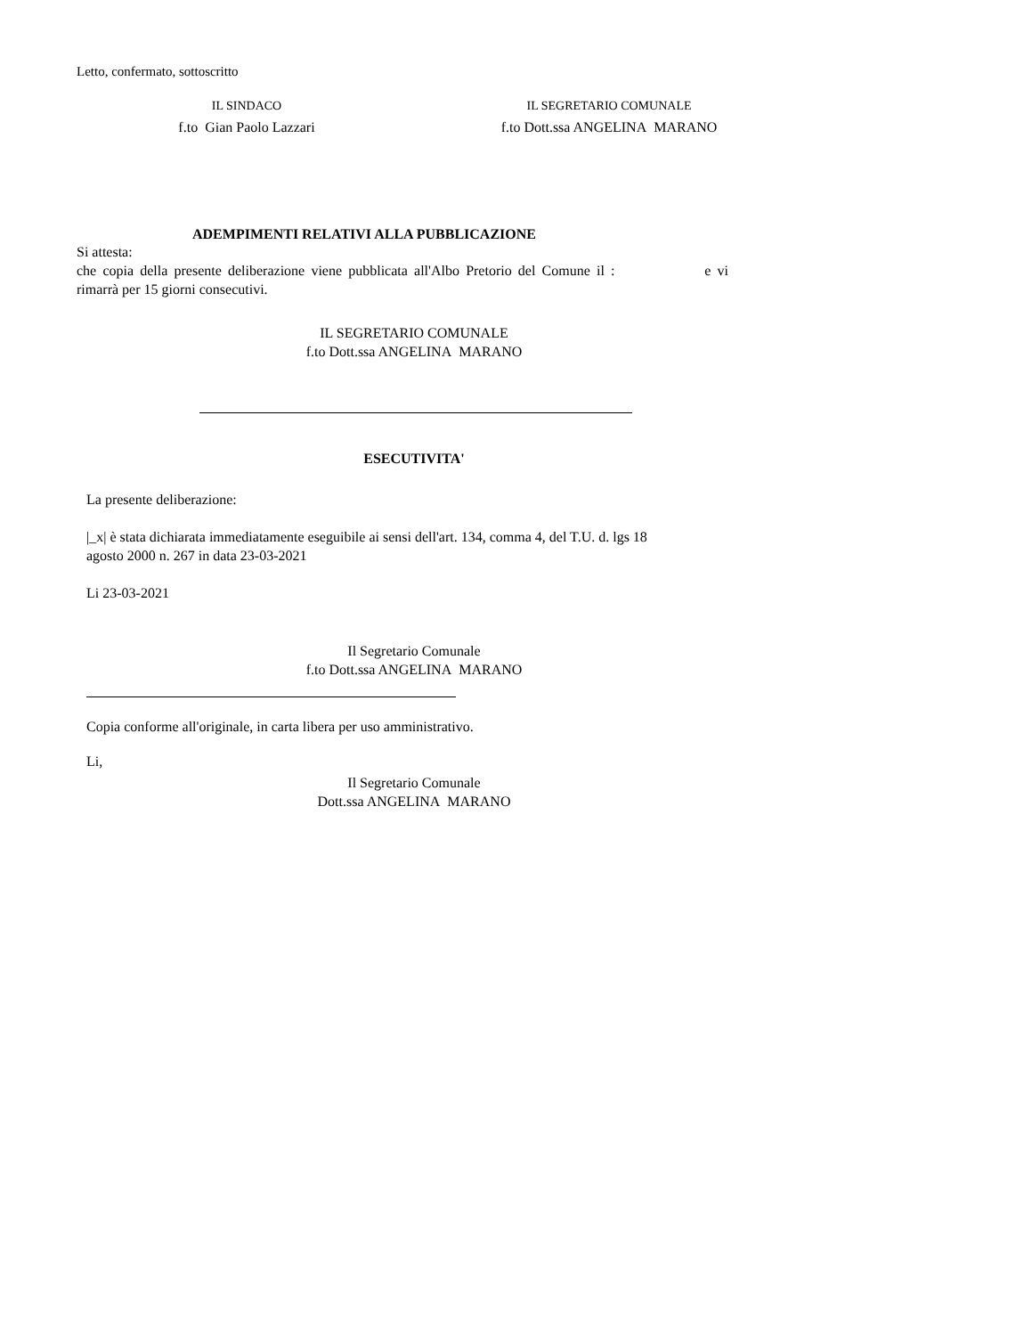Letto, confermato, sottoscritto
IL SINDACO
f.to Gian Paolo Lazzari
IL SEGRETARIO COMUNALE
f.to Dott.ssa ANGELINA MARANO
ADEMPIMENTI RELATIVI ALLA PUBBLICAZIONE
Si attesta:
che copia della presente deliberazione viene pubblicata all'Albo Pretorio del Comune il : e vi
rimarrà per 15 giorni consecutivi.
IL SEGRETARIO COMUNALE
f.to Dott.ssa ANGELINA MARANO
ESECUTIVITA'
La presente deliberazione:
|_x| è stata dichiarata immediatamente eseguibile ai sensi dell'art. 134, comma 4, del T.U. d. lgs 18
agosto 2000 n. 267 in data 23-03-2021
Li 23-03-2021
Il Segretario Comunale
f.to Dott.ssa ANGELINA MARANO
Copia conforme all'originale, in carta libera per uso amministrativo.
Li,
Il Segretario Comunale
Dott.ssa ANGELINA MARANO